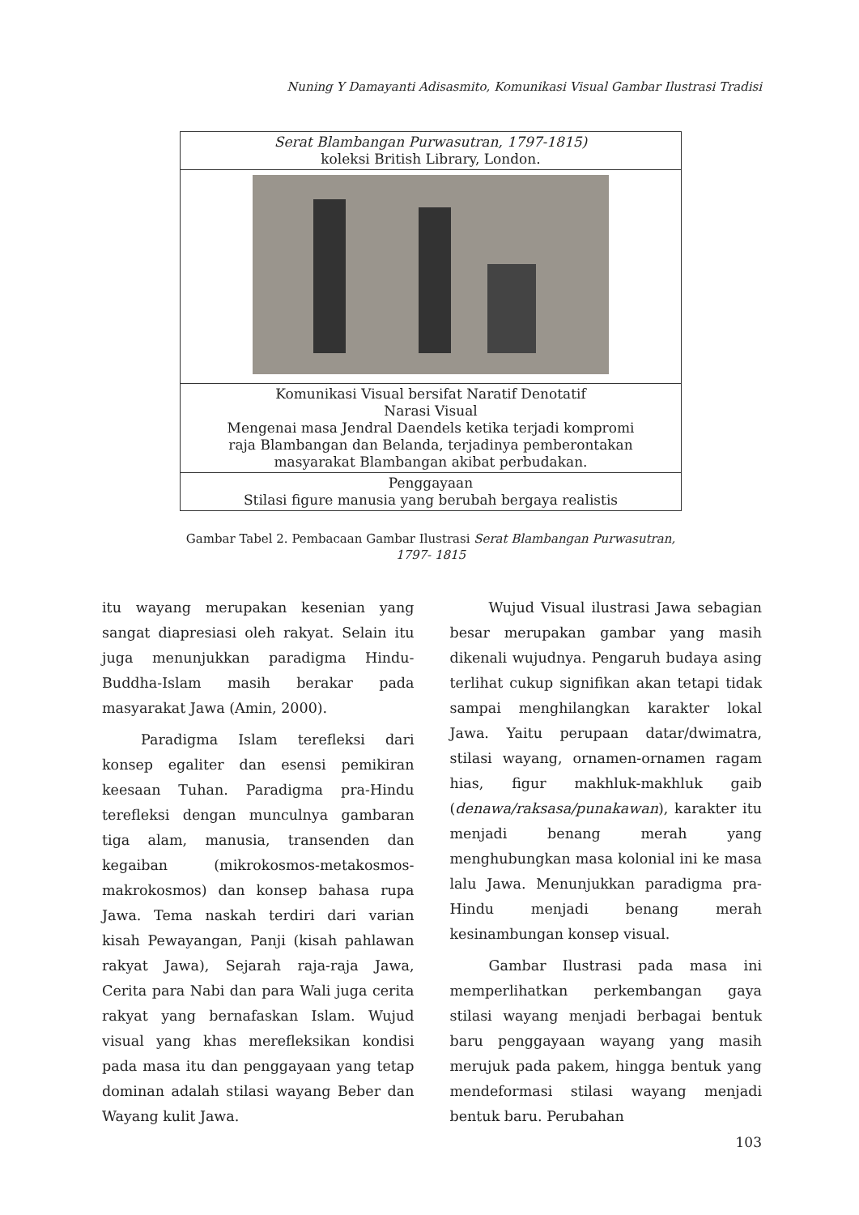Nuning Y Damayanti Adisasmito, Komunikasi Visual Gambar Ilustrasi Tradisi
| Serat Blambangan Purwasutran, 1797-1815) koleksi British Library, London. |
| Komunikasi Visual bersifat Naratif Denotatif Narasi Visual Mengenai masa Jendral Daendels ketika terjadi kompromi raja Blambangan dan Belanda, terjadinya pemberontakan masyarakat Blambangan akibat perbudakan. |
| Penggayaan Stilasi figure manusia yang berubah bergaya realistis |
Gambar Tabel 2. Pembacaan Gambar Ilustrasi Serat Blambangan Purwasutran, 1797- 1815
itu wayang merupakan kesenian yang sangat diapresiasi oleh rakyat. Selain itu juga menunjukkan paradigma Hindu-Buddha-Islam masih berakar pada masyarakat Jawa (Amin, 2000).
Paradigma Islam terefleksi dari konsep egaliter dan esensi pemikiran keesaan Tuhan. Paradigma pra-Hindu terefleksi dengan munculnya gambaran tiga alam, manusia, transenden dan kegaiban (mikrokosmos-metakosmos-makrokosmos) dan konsep bahasa rupa Jawa. Tema naskah terdiri dari varian kisah Pewayangan, Panji (kisah pahlawan rakyat Jawa), Sejarah raja-raja Jawa, Cerita para Nabi dan para Wali juga cerita rakyat yang bernafaskan Islam. Wujud visual yang khas merefleksikan kondisi pada masa itu dan penggayaan yang tetap dominan adalah stilasi wayang Beber dan Wayang kulit Jawa.
Wujud Visual ilustrasi Jawa sebagian besar merupakan gambar yang masih dikenali wujudnya. Pengaruh budaya asing terlihat cukup signifikan akan tetapi tidak sampai menghilangkan karakter lokal Jawa. Yaitu perupaan datar/dwimatra, stilasi wayang, ornamen-ornamen ragam hias, figur makhluk-makhluk gaib (denawa/raksasa/punakawan), karakter itu menjadi benang merah yang menghubungkan masa kolonial ini ke masa lalu Jawa. Menunjukkan paradigma pra-Hindu menjadi benang merah kesinambungan konsep visual.
Gambar Ilustrasi pada masa ini memperlihatkan perkembangan gaya stilasi wayang menjadi berbagai bentuk baru penggayaan wayang yang masih merujuk pada pakem, hingga bentuk yang mendeformasi stilasi wayang menjadi bentuk baru. Perubahan
103